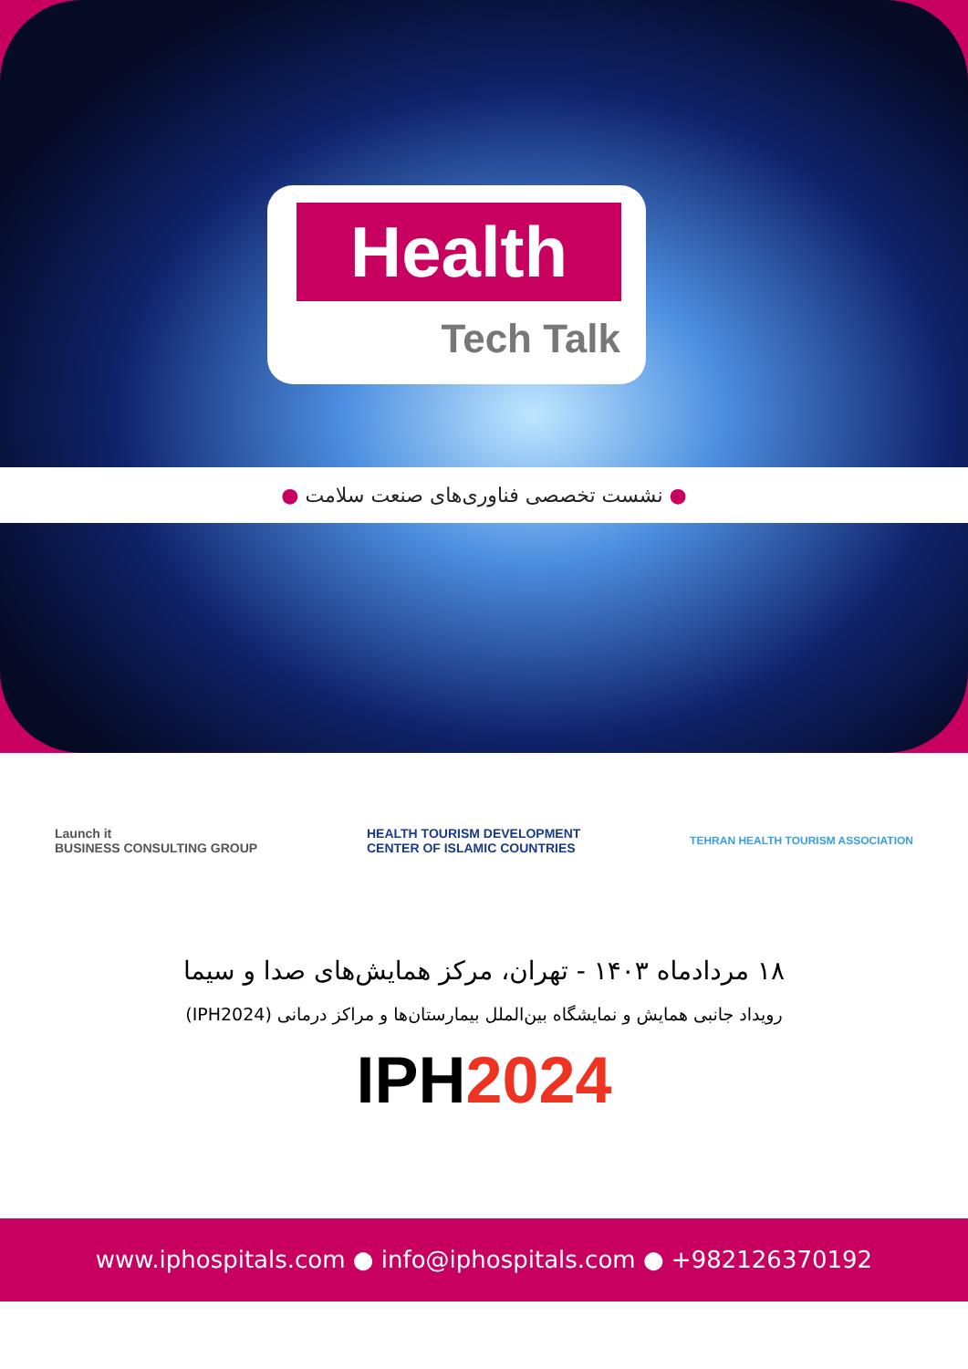Health
Tech Talk
● نشست تخصصی فناوری‌های صنعت سلامت ●
Launch it
BUSINESS CONSULTING GROUP
HEALTH TOURISM DEVELOPMENT
CENTER OF ISLAMIC COUNTRIES
TEHRAN HEALTH TOURISM ASSOCIATION
۱۸ مردادماه ۱۴۰۳ - تهران، مرکز همایش‌های صدا و سیما
رویداد جانبی همایش و نمایشگاه بین‌الملل بیمارستان‌ها و مراکز درمانی (IPH2024)
IPH2024
www.iphospitals.com ● info@iphospitals.com ● +982126370192